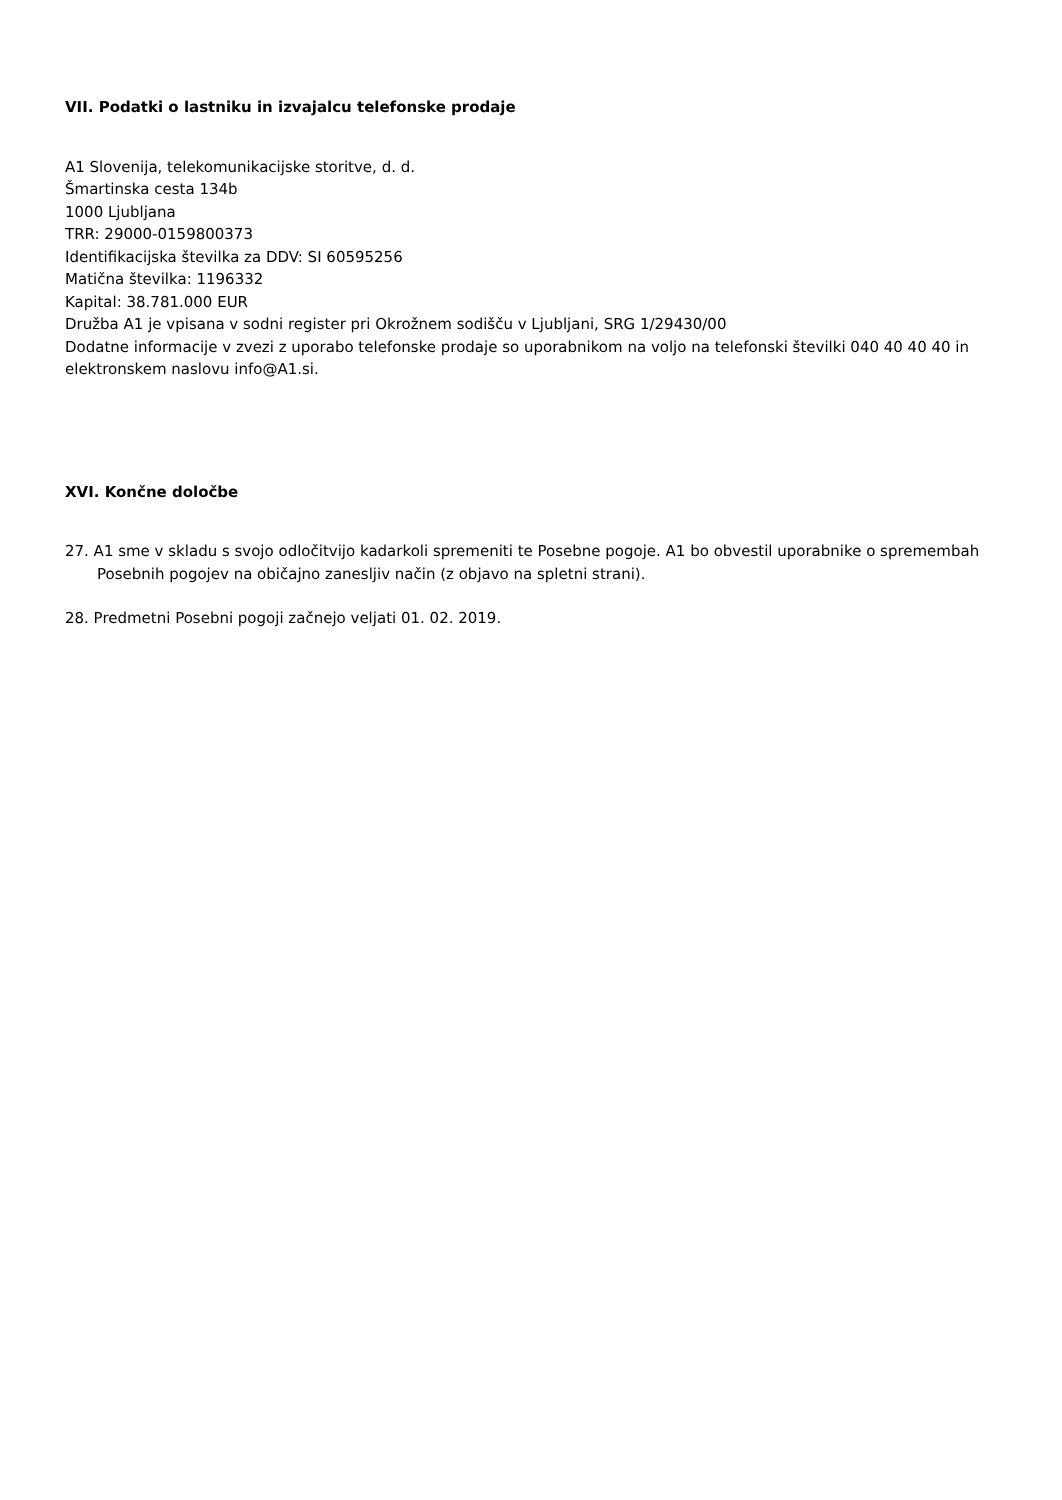VII. Podatki o lastniku in izvajalcu telefonske prodaje
A1 Slovenija, telekomunikacijske storitve, d. d.
Šmartinska cesta 134b
1000 Ljubljana
TRR: 29000-0159800373
Identifikacijska številka za DDV: SI 60595256
Matična številka: 1196332
Kapital: 38.781.000 EUR
Družba A1 je vpisana v sodni register pri Okrožnem sodišču v Ljubljani, SRG 1/29430/00
Dodatne informacije v zvezi z uporabo telefonske prodaje so uporabnikom na voljo na telefonski številki 040 40 40 40 in elektronskem naslovu info@A1.si.
XVI. Končne določbe
27. A1 sme v skladu s svojo odločitvijo kadarkoli spremeniti te Posebne pogoje. A1 bo obvestil uporabnike o spremembah Posebnih pogojev na običajno zanesljiv način (z objavo na spletni strani).
28. Predmetni Posebni pogoji začnejo veljati 01. 02. 2019.